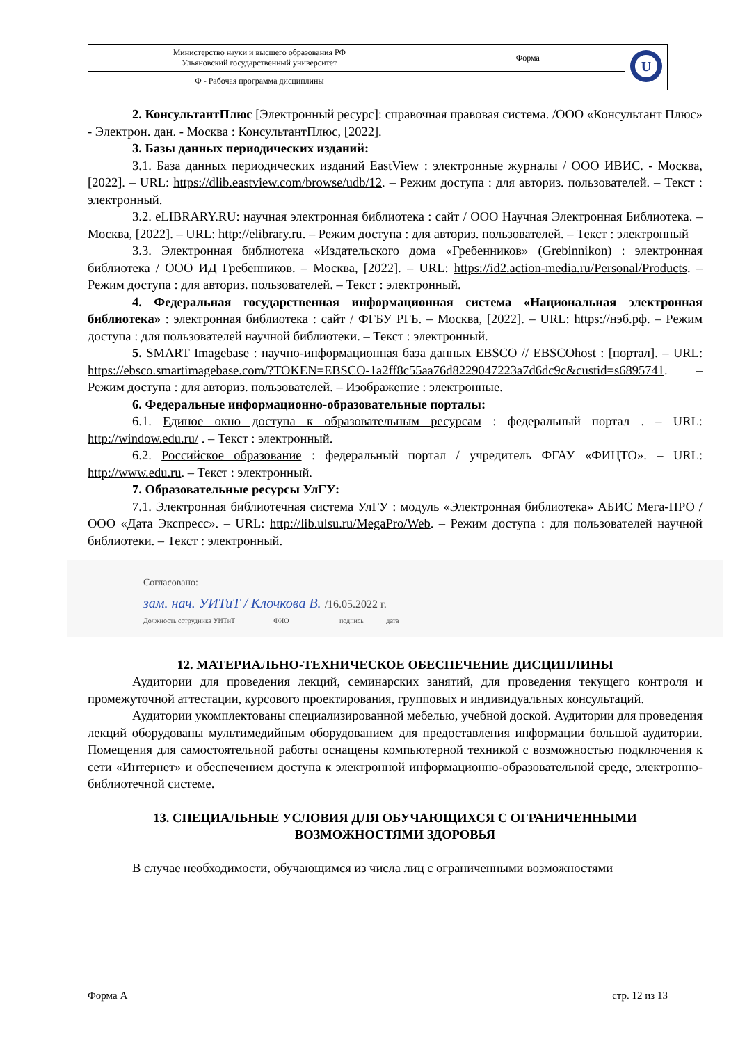| Министерство науки и высшего образования РФ Ульяновский государственный университет | Форма | U |
| Ф - Рабочая программа дисциплины | | |
2. КонсультантПлюс [Электронный ресурс]: справочная правовая система. /ООО «Консультант Плюс» - Электрон. дан. - Москва : КонсультантПлюс, [2022].
3. Базы данных периодических изданий:
3.1. База данных периодических изданий EastView : электронные журналы / ООО ИВИС. - Москва, [2022]. – URL: https://dlib.eastview.com/browse/udb/12. – Режим доступа : для авториз. пользователей. – Текст : электронный.
3.2. eLIBRARY.RU: научная электронная библиотека : сайт / ООО Научная Электронная Библиотека. – Москва, [2022]. – URL: http://elibrary.ru. – Режим доступа : для авториз. пользователей. – Текст : электронный
3.3. Электронная библиотека «Издательского дома «Гребенников» (Grebinnikon) : электронная библиотека / ООО ИД Гребенников. – Москва, [2022]. – URL: https://id2.action-media.ru/Personal/Products. – Режим доступа : для авториз. пользователей. – Текст : электронный.
4. Федеральная государственная информационная система «Национальная электронная библиотека» : электронная библиотека : сайт / ФГБУ РГБ. – Москва, [2022]. – URL: https://нэб.рф. – Режим доступа : для пользователей научной библиотеки. – Текст : электронный.
5. SMART Imagebase : научно-информационная база данных EBSCO // EBSCOhost : [портал]. – URL: https://ebsco.smartimagebase.com/?TOKEN=EBSCO-1a2ff8c55aa76d8229047223a7d6dc9c&custid=s6895741. – Режим доступа : для авториз. пользователей. – Изображение : электронные.
6. Федеральные информационно-образовательные порталы:
6.1. Единое окно доступа к образовательным ресурсам : федеральный портал . – URL: http://window.edu.ru/ . – Текст : электронный.
6.2. Российское образование : федеральный портал / учредитель ФГАУ «ФИЦТО». – URL: http://www.edu.ru. – Текст : электронный.
7. Образовательные ресурсы УлГУ:
7.1. Электронная библиотечная система УлГУ : модуль «Электронная библиотека» АБИС Мега-ПРО / ООО «Дата Экспресс». – URL: http://lib.ulsu.ru/MegaPro/Web. – Режим доступа : для пользователей научной библиотеки. – Текст : электронный.
Согласовано:
зам. нач. УИТиТ / Клочкова В. /16.05.2022 г.
Должность сотрудника УИТиТ ФИО подпись дата
12. МАТЕРИАЛЬНО-ТЕХНИЧЕСКОЕ ОБЕСПЕЧЕНИЕ ДИСЦИПЛИНЫ
Аудитории для проведения лекций, семинарских занятий, для проведения текущего контроля и промежуточной аттестации, курсового проектирования, групповых и индивидуальных консультаций.
Аудитории укомплектованы специализированной мебелью, учебной доской. Аудитории для проведения лекций оборудованы мультимедийным оборудованием для предоставления информации большой аудитории. Помещения для самостоятельной работы оснащены компьютерной техникой с возможностью подключения к сети «Интернет» и обеспечением доступа к электронной информационно-образовательной среде, электронно-библиотечной системе.
13. СПЕЦИАЛЬНЫЕ УСЛОВИЯ ДЛЯ ОБУЧАЮЩИХСЯ С ОГРАНИЧЕННЫМИ ВОЗМОЖНОСТЯМИ ЗДОРОВЬЯ
В случае необходимости, обучающимся из числа лиц с ограниченными возможностями
Форма А стр. 12 из 13